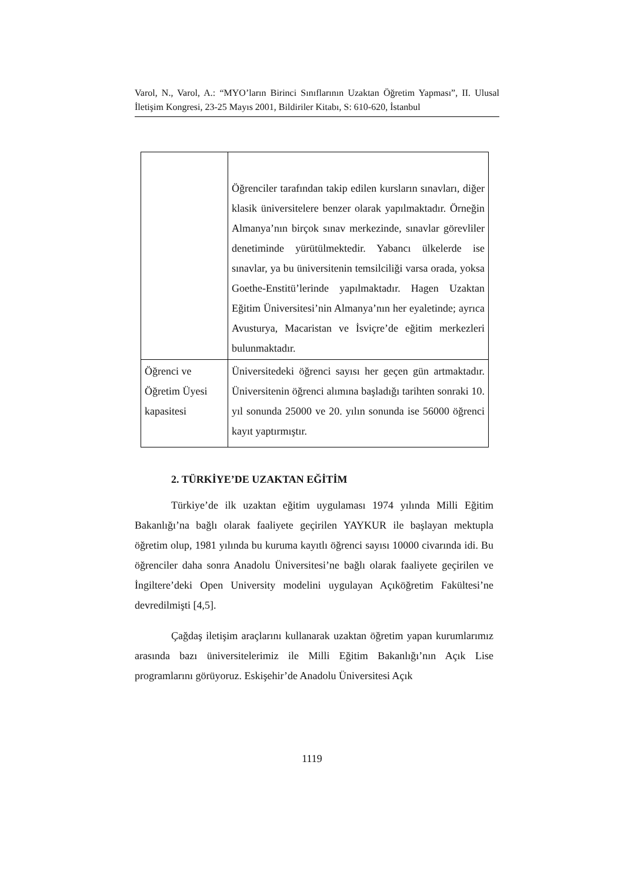Varol, N., Varol, A.: “MYO’ların Birinci Sınıflarının Uzaktan Öğretim Yapması”, II. Ulusal İletişim Kongresi, 23-25 Mayıs 2001, Bildiriler Kitabı, S: 610-620, İstanbul
| | Öğrenciler tarafından takip edilen kursların sınavları, diğer klasik üniversitelere benzer olarak yapılmaktadır. Örneğin Almanya’nın birçok sınav merkezinde, sınavlar görevliler denetiminde yürütülmektedir. Yabancı ülkelerde ise sınavlar, ya bu üniversitenin temsilciliği varsa orada, yoksa Goethe-Enstitü’lerinde yapılmaktadır. Hagen Uzaktan Eğitim Üniversitesi’nin Almanya’nın her eyaletinde; ayrıca Avusturya, Macaristan ve İsviçre’de eğitim merkezleri bulunmaktadır. |
| Öğrenci ve Öğretim Üyesi kapasitesi | Üniversitedeki öğrenci sayısı her geçen gün artmaktadır. Üniversitenin öğrenci alımına başladığı tarihten sonraki 10. yıl sonunda 25000 ve 20. yılın sonunda ise 56000 öğrenci kayıt yaptırmıştır. |
2. TÜRKİYE’DE UZAKTAN EĞİTİM
Türkiye’de ilk uzaktan eğitim uygulaması 1974 yılında Milli Eğitim Bakanlığı’na bağlı olarak faaliyete geçirilen YAYKUR ile başlayan mektupla öğretim olup, 1981 yılında bu kuruma kayıtlı öğrenci sayısı 10000 civarında idi. Bu öğrenciler daha sonra Anadolu Üniversitesi’ne bağlı olarak faaliyete geçirilen ve İngiltere’deki Open University modelini uygulayan Açıköğretim Fakültesi’ne devredilmişti [4,5].
Çağdaş iletişim araçlarını kullanarak uzaktan öğretim yapan kurumlarımız arasında bazı üniversitelerimiz ile Milli Eğitim Bakanlığı’nın Açık Lise programlarını görüyoruz. Eskişehir’de Anadolu Üniversitesi Açık
1119